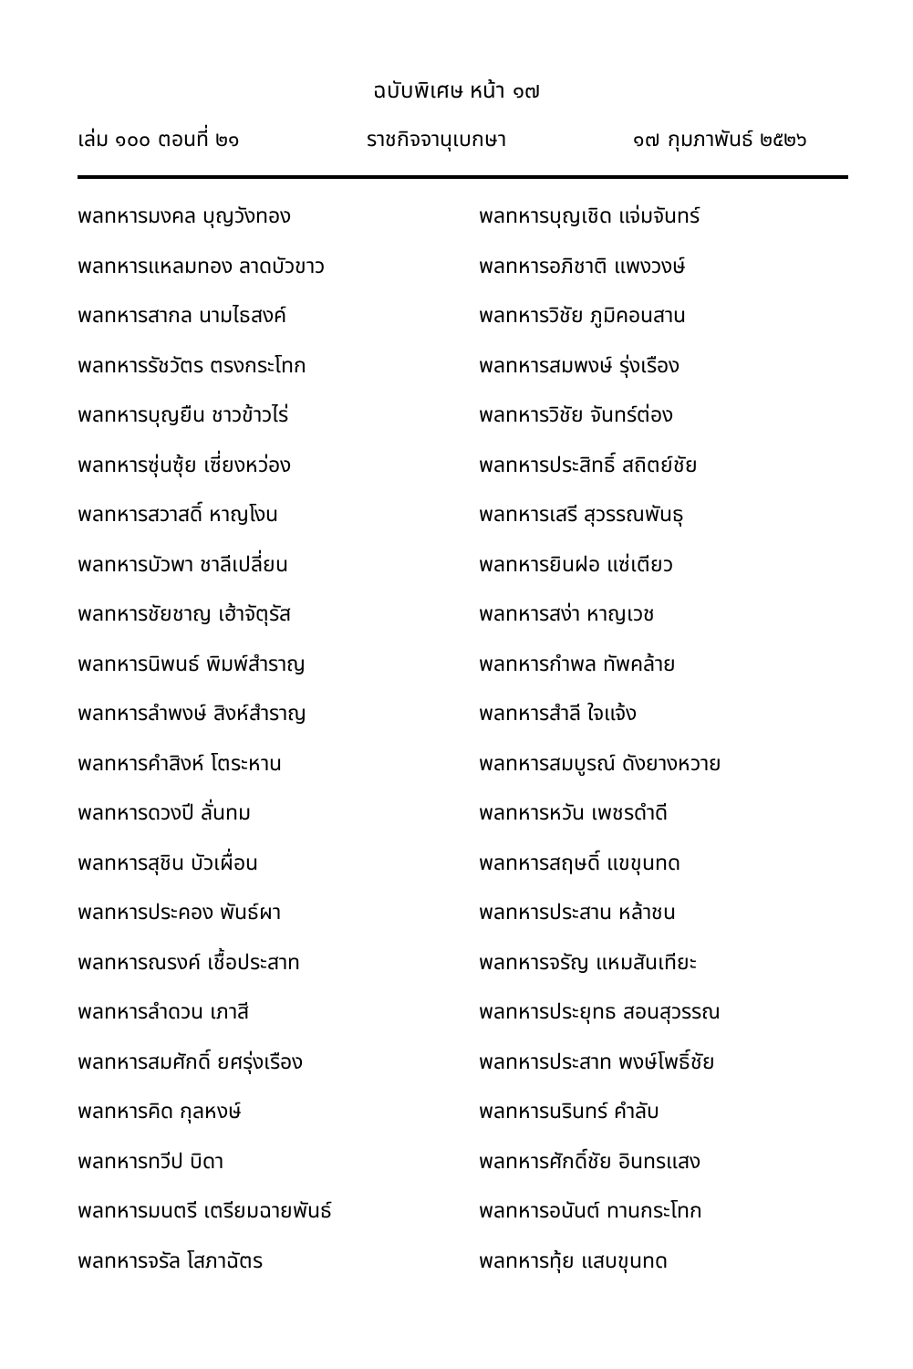ฉบับพิเศษ หน้า ๑๗
เล่ม ๑๐๐ ตอนที่ ๒๑ ราชกิจจานุเบกษา ๑๗ กุมภาพันธ์ ๒๕๒๖
พลทหารมงคล บุญวังทอง
พลทหารแหลมทอง ลาดบัวขาว
พลทหารสากล นามไธสงค์
พลทหารรัชวัตร ตรงกระโทก
พลทหารบุญยืน ชาวข้าวไร่
พลทหารซุ่นซุ้ย เซี่ยงหว่อง
พลทหารสวาสดิ์ หาญโงน
พลทหารบัวพา ชาลีเปลี่ยน
พลทหารชัยชาญ เฮ้าจัตุรัส
พลทหารนิพนธ์ พิมพ์สำราญ
พลทหารลำพงษ์ สิงห์สำราญ
พลทหารคำสิงห์ โตระหาน
พลทหารดวงปี ลั่นทม
พลทหารสุชิน บัวเผื่อน
พลทหารประคอง พันธ์ผา
พลทหารณรงค์ เชื้อประสาท
พลทหารลำดวน เภาสี
พลทหารสมศักดิ์ ยศรุ่งเรือง
พลทหารคิด กุลหงษ์
พลทหารทวีป บิดา
พลทหารมนตรี เตรียมฉายพันธ์
พลทหารจรัล โสภาฉัตร
พลทหารบุญเชิด แจ่มจันทร์
พลทหารอภิชาติ แพงวงษ์
พลทหารวิชัย ภูมิคอนสาน
พลทหารสมพงษ์ รุ่งเรือง
พลทหารวิชัย จันทร์ต่อง
พลทหารประสิทธิ์ สถิตย์ชัย
พลทหารเสรี สุวรรณพันธุ
พลทหารยินฝอ แซ่เตียว
พลทหารสง่า หาญเวช
พลทหารกำพล ทัพคล้าย
พลทหารสำลี ใจแจ้ง
พลทหารสมบูรณ์ ดังยางหวาย
พลทหารหวัน เพชรดำดี
พลทหารสฤษดิ์ แขขุนทด
พลทหารประสาน หล้าชน
พลทหารจรัญ แหมสันเทียะ
พลทหารประยุทธ สอนสุวรรณ
พลทหารประสาท พงษ์โพธิ์ชัย
พลทหารนรินทร์ คำลับ
พลทหารศักดิ์ชัย อินทรแสง
พลทหารอนันต์ ทานกระโทก
พลทหารทุ้ย แสบขุนทด